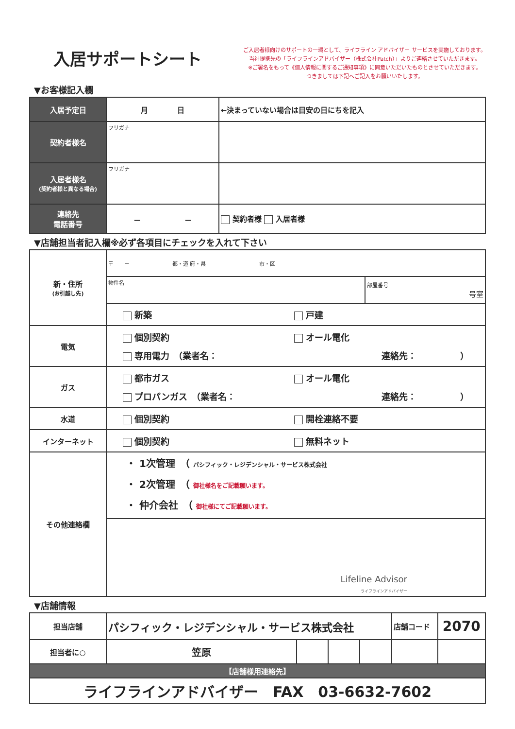入居サポートシート
ご入居者様向けのサポートの一環として、ライフライン アドバイザー サービスを実施しております。
当社提携先の「ライフラインアドバイザー（株式会社Patch）」よりご連絡させていただきます。
※ご署名をもって《個人情報に関するご通知事項》に同意いただいたものとさせていただきます。
つきましては下記へご記入をお願いいたします。
▼お客様記入欄
| 入居予定日 | 月 日 | ←決まっていない場合は目安の日にちを記入 | |
| 契約者様名 | フリガナ | | |
| 入居者様名 (契約者様と異なる場合) | フリガナ | | |
| 連絡先 電話番号 | － － | | 契約者様 入居者様 |
▼店舗担当者記入欄※必ず各項目にチェックを入れて下さい
| 新・住所 (お引越し先) | 〒 － 都・道 府・県 市・区 | |
| | 物件名 | 部屋番号 号室 |
| | 新築 戸建 | |
| 電気 | 個別契約 オール電化 専用電力 （業者名： 連絡先： ） | |
| ガス | 都市ガス オール電化 プロパンガス （業者名： 連絡先： ） | |
| 水道 | 個別契約 開栓連絡不要 | |
| インターネット | 個別契約 無料ネット | |
| その他連絡欄 | ・ 1次管理 （ パシフィック・レジデンシャル・サービス株式会社 ・ 2次管理 （ 御社様名をご記載願います。 ・ 仲介会社 （ 御社様にてご記載願います。 | |
| | Lifeline Advisor ライフラインアドバイザー | |
▼店舗情報
| 担当店舗 | パシフィック・レジデンシャル・サービス株式会社 | | | | 店舗コード | 2070 |
| 担当者に○ | 笠原 | | | | | |
| 【店舗様用連絡先】 | | | | | | |
| ライフラインアドバイザー FAX 03-6632-7602 | | | | | | |